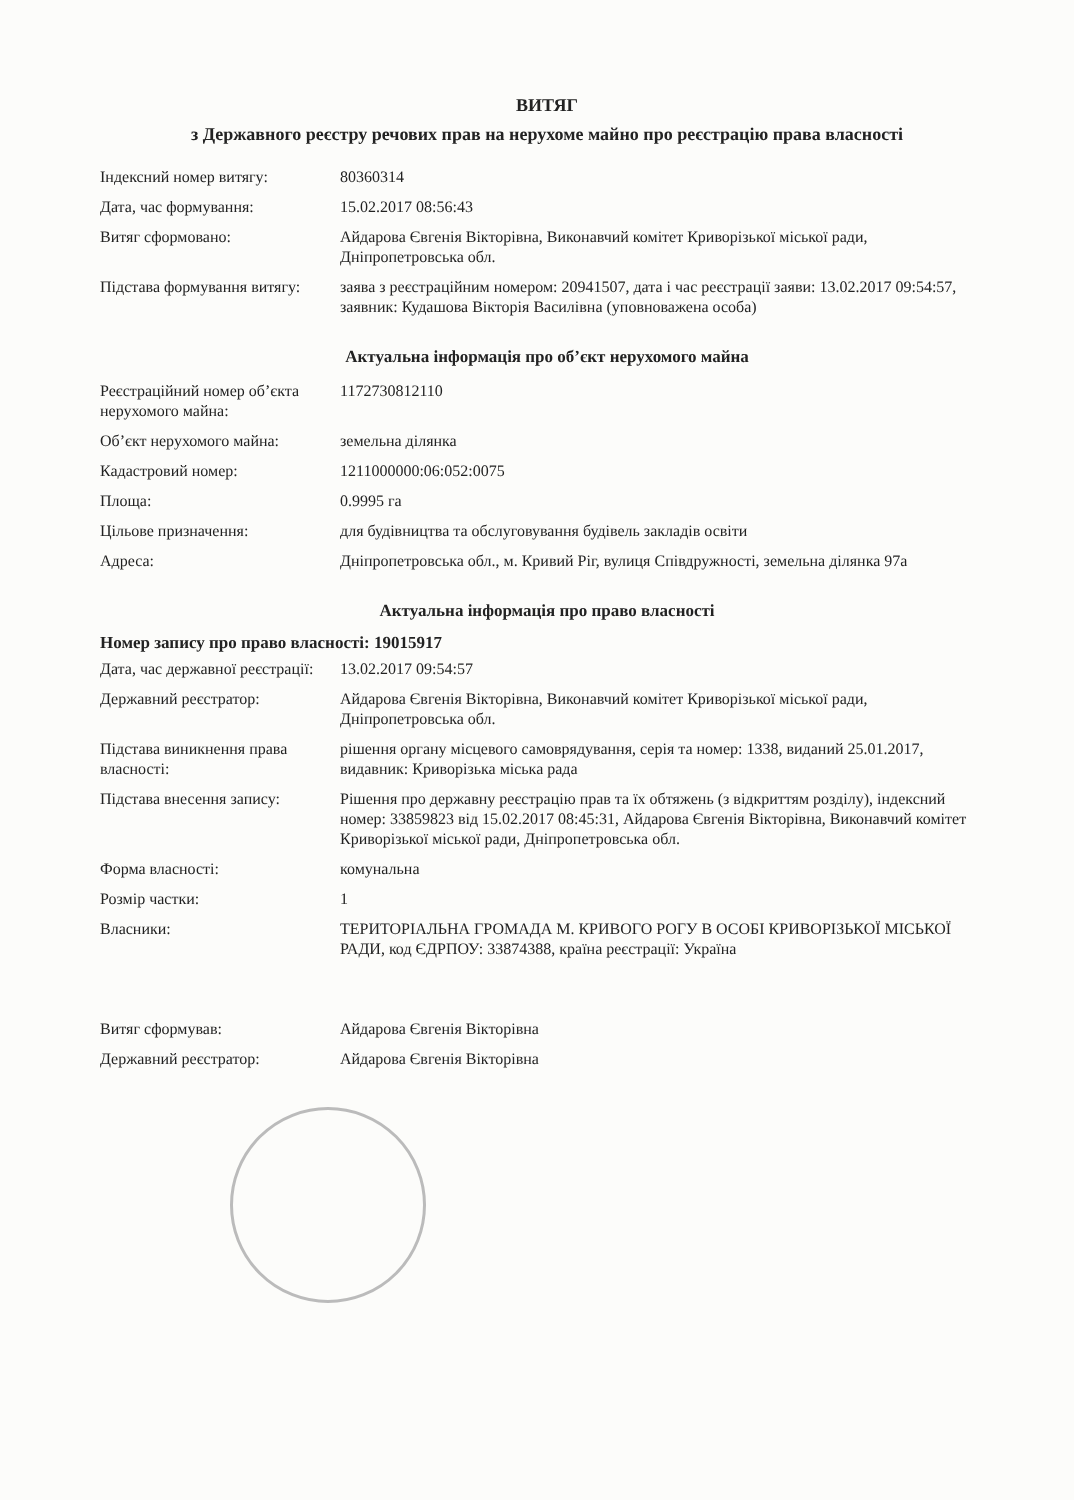ВИТЯГ
з Державного реєстру речових прав на нерухоме майно про реєстрацію права власності
| Індексний номер витягу: | 80360314 |
| Дата, час формування: | 15.02.2017 08:56:43 |
| Витяг сформовано: | Айдарова Євгенія Вікторівна, Виконавчий комітет Криворізької міської ради, Дніпропетровська обл. |
| Підстава формування витягу: | заява з реєстраційним номером: 20941507, дата і час реєстрації заяви: 13.02.2017 09:54:57, заявник: Кудашова Вікторія Василівна (уповноважена особа) |
Актуальна інформація про об’єкт нерухомого майна
| Реєстраційний номер об’єкта нерухомого майна: | 1172730812110 |
| Об’єкт нерухомого майна: | земельна ділянка |
| Кадастровий номер: | 1211000000:06:052:0075 |
| Площа: | 0.9995 га |
| Цільове призначення: | для будівництва та обслуговування будівель закладів освіти |
| Адреса: | Дніпропетровська обл., м. Кривий Ріг, вулиця Співдружності, земельна ділянка 97а |
Актуальна інформація про право власності
Номер запису про право власності: 19015917
| Дата, час державної реєстрації: | 13.02.2017 09:54:57 |
| Державний реєстратор: | Айдарова Євгенія Вікторівна, Виконавчий комітет Криворізької міської ради, Дніпропетровська обл. |
| Підстава виникнення права власності: | рішення органу місцевого самоврядування, серія та номер: 1338, виданий 25.01.2017, видавник: Криворізька міська рада |
| Підстава внесення запису: | Рішення про державну реєстрацію прав та їх обтяжень (з відкриттям розділу), індексний номер: 33859823 від 15.02.2017 08:45:31, Айдарова Євгенія Вікторівна, Виконавчий комітет Криворізької міської ради, Дніпропетровська обл. |
| Форма власності: | комунальна |
| Розмір частки: | 1 |
| Власники: | ТЕРИТОРІАЛЬНА ГРОМАДА М. КРИВОГО РОГУ В ОСОБІ КРИВОРІЗЬКОЇ МІСЬКОЇ РАДИ, код ЄДРПОУ: 33874388, країна реєстрації: Україна |
| Витяг сформував: | Айдарова Євгенія Вікторівна |
| Державний реєстратор: | Айдарова Євгенія Вікторівна |